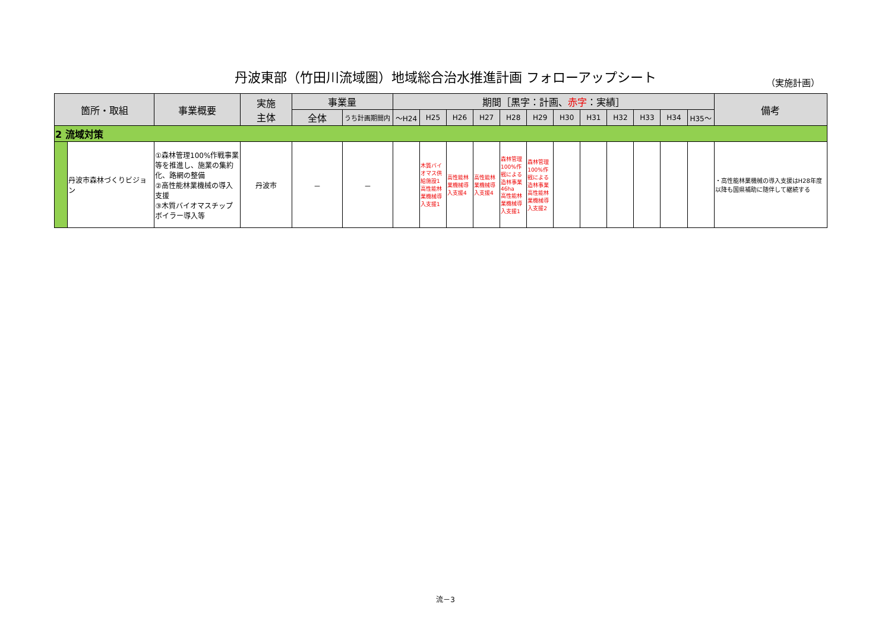丹波東部（竹田川流域圏）地域総合治水推進計画 フォローアップシート （実施計画）
| 箇所・取組 | | 事業概要 | 実施 主体 | 事業量 | | 期間［黒字：計画、 赤字 ：実績］ | | | | | | | | | | | | 備考 |
| --- | --- | --- | --- | --- | --- | --- | --- | --- | --- | --- | --- | --- | --- | --- | --- | --- | --- | --- |
| | | | | 全体 | うち計画期間内 | ～H24 | H25 | H26 | H27 | H28 | H29 | H30 | H31 | H32 | H33 | H34 | H35～ | |
| 2 流域対策 | | | | | | | | | | | | | | | | | | |
| | 丹波市森林づくりビジョン | ①森林管理100%作戦事業等を推進し、施業の集約化、路網の整備 ②高性能林業機械の導入支援 ③木質バイオマスチップボイラー導入等 | 丹波市 | － | － | | 木質バイオマス供給施設1 高性能林業機械導入支援1 | 高性能林業機械導入支援4 | 高性能林業機械導入支援4 | 森林管理100%作戦による造林事業46ha 高性能林業機械導入支援1 | 森林管理100%作戦による造林事業 高性能林業機械導入支援2 | | | | | | | ・高性能林業機械の導入支援はH28年度以降も国県補助に随伴して継続する |
流－3